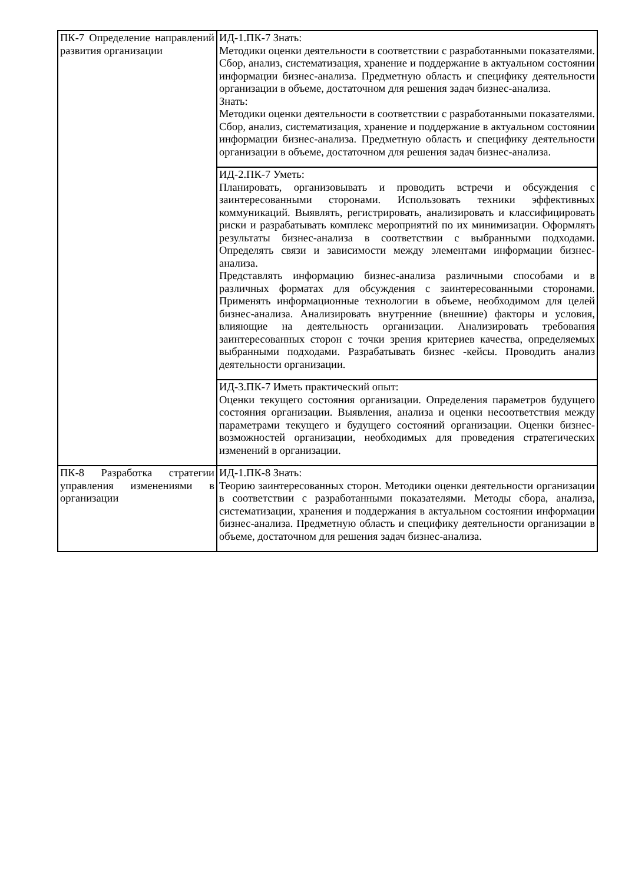| ПК-7 Определение направлений развития организации | ИД-1.ПК-7 Знать: Методики оценки деятельности в соответствии с разработанными показателями. Сбор, анализ, систематизация, хранение и поддержание в актуальном состоянии информации бизнес-анализа. Предметную область и специфику деятельности организации в объеме, достаточном для решения задач бизнес-анализа. Знать: Методики оценки деятельности в соответствии с разработанными показателями. Сбор, анализ, систематизация, хранение и поддержание в актуальном состоянии информации бизнес-анализа. Предметную область и специфику деятельности организации в объеме, достаточном для решения задач бизнес-анализа. |
| | ИД-2.ПК-7 Уметь: Планировать, организовывать и проводить встречи и обсуждения с заинтересованными сторонами. Использовать техники эффективных коммуникаций. Выявлять, регистрировать, анализировать и классифицировать риски и разрабатывать комплекс мероприятий по их минимизации. Оформлять результаты бизнес-анализа в соответствии с выбранными подходами. Определять связи и зависимости между элементами информации бизнес-анализа. Представлять информацию бизнес-анализа различными способами и в различных форматах для обсуждения с заинтересованными сторонами. Применять информационные технологии в объеме, необходимом для целей бизнес-анализа. Анализировать внутренние (внешние) факторы и условия, влияющие на деятельность организации. Анализировать требования заинтересованных сторон с точки зрения критериев качества, определяемых выбранными подходами. Разрабатывать бизнес -кейсы. Проводить анализ деятельности организации. |
| | ИД-3.ПК-7 Иметь практический опыт: Оценки текущего состояния организации. Определения параметров будущего состояния организации. Выявления, анализа и оценки несоответствия между параметрами текущего и будущего состояний организации. Оценки бизнес-возможностей организации, необходимых для проведения стратегических изменений в организации. |
| ПК-8 Разработка стратегии управления изменениями в организации | ИД-1.ПК-8 Знать: Теорию заинтересованных сторон. Методики оценки деятельности организации в соответствии с разработанными показателями. Методы сбора, анализа, систематизации, хранения и поддержания в актуальном состоянии информации бизнес-анализа. Предметную область и специфику деятельности организации в объеме, достаточном для решения задач бизнес-анализа. |